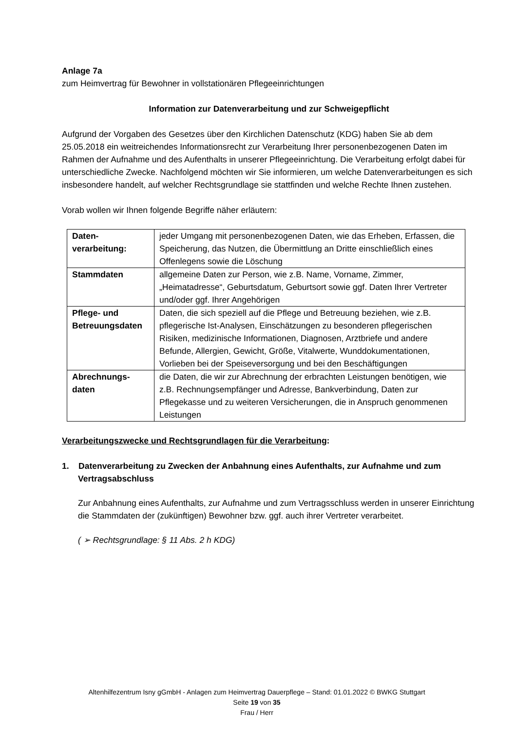Anlage 7a
zum Heimvertrag für Bewohner in vollstationären Pflegeeinrichtungen
Information zur Datenverarbeitung und zur Schweigepflicht
Aufgrund der Vorgaben des Gesetzes über den Kirchlichen Datenschutz (KDG) haben Sie ab dem 25.05.2018 ein weitreichendes Informationsrecht zur Verarbeitung Ihrer personenbezogenen Daten im Rahmen der Aufnahme und des Aufenthalts in unserer Pflegeeinrichtung. Die Verarbeitung erfolgt dabei für unterschiedliche Zwecke. Nachfolgend möchten wir Sie informieren, um welche Datenverarbeitungen es sich insbesondere handelt, auf welcher Rechtsgrundlage sie stattfinden und welche Rechte Ihnen zustehen.
Vorab wollen wir Ihnen folgende Begriffe näher erläutern:
| Daten- verarbeitung: | jeder Umgang mit personenbezogenen Daten, wie das Erheben, Erfassen, die Speicherung, das Nutzen, die Übermittlung an Dritte einschließlich eines Offenlegens sowie die Löschung |
| Stammdaten | allgemeine Daten zur Person, wie z.B. Name, Vorname, Zimmer, „Heimatadresse“, Geburtsdatum, Geburtsort sowie ggf. Daten Ihrer Vertreter und/oder ggf. Ihrer Angehörigen |
| Pflege- und Betreuungsdaten | Daten, die sich speziell auf die Pflege und Betreuung beziehen, wie z.B. pflegerische Ist-Analysen, Einschätzungen zu besonderen pflegerischen Risiken, medizinische Informationen, Diagnosen, Arztbriefe und andere Befunde, Allergien, Gewicht, Größe, Vitalwerte, Wunddokumentationen, Vorlieben bei der Speiseversorgung und bei den Beschäftigungen |
| Abrechnungs- daten | die Daten, die wir zur Abrechnung der erbrachten Leistungen benötigen, wie z.B. Rechnungsempfänger und Adresse, Bankverbindung, Daten zur Pflegekasse und zu weiteren Versicherungen, die in Anspruch genommenen Leistungen |
Verarbeitungszwecke und Rechtsgrundlagen für die Verarbeitung:
1. Datenverarbeitung zu Zwecken der Anbahnung eines Aufenthalts, zur Aufnahme und zum Vertragsabschluss
Zur Anbahnung eines Aufenthalts, zur Aufnahme und zum Vertragsschluss werden in unserer Einrichtung die Stammdaten der (zukünftigen) Bewohner bzw. ggf. auch ihrer Vertreter verarbeitet.
( ➢ Rechtsgrundlage: § 11 Abs. 2 h KDG)
Altenhilfezentrum Isny gGmbH - Anlagen zum Heimvertrag Dauerpflege – Stand: 01.01.2022 © BWKG Stuttgart
Seite 19 von 35
Frau / Herr